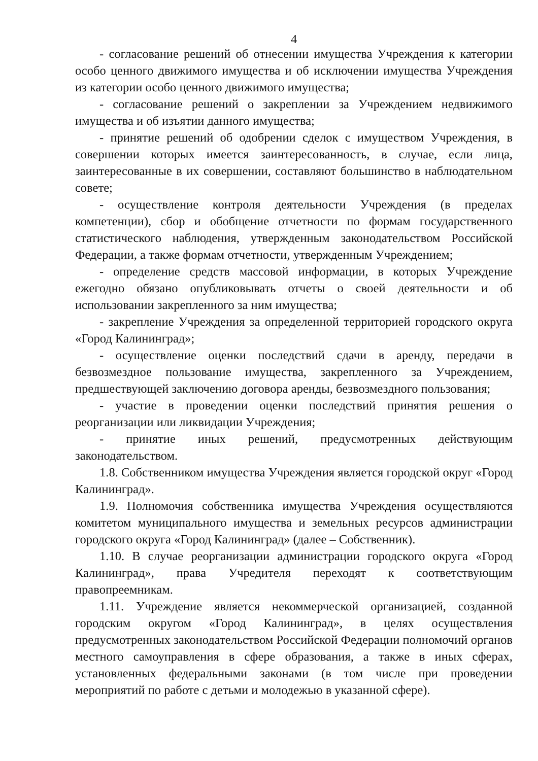4
- согласование решений об отнесении имущества Учреждения к категории особо ценного движимого имущества и об исключении имущества Учреждения из категории особо ценного движимого имущества;
- согласование решений о закреплении за Учреждением недвижимого имущества и об изъятии данного имущества;
- принятие решений об одобрении сделок с имуществом Учреждения, в совершении которых имеется заинтересованность, в случае, если лица, заинтересованные в их совершении, составляют большинство в наблюдательном совете;
- осуществление контроля деятельности Учреждения (в пределах компетенции), сбор и обобщение отчетности по формам государственного статистического наблюдения, утвержденным законодательством Российской Федерации, а также формам отчетности, утвержденным Учреждением;
- определение средств массовой информации, в которых Учреждение ежегодно обязано опубликовывать отчеты о своей деятельности и об использовании закрепленного за ним имущества;
- закрепление Учреждения за определенной территорией городского округа «Город Калининград»;
- осуществление оценки последствий сдачи в аренду, передачи в безвозмездное пользование имущества, закрепленного за Учреждением, предшествующей заключению договора аренды, безвозмездного пользования;
- участие в проведении оценки последствий принятия решения о реорганизации или ликвидации Учреждения;
- принятие иных решений, предусмотренных действующим законодательством.
1.8. Собственником имущества Учреждения является городской округ «Город Калининград».
1.9. Полномочия собственника имущества Учреждения осуществляются комитетом муниципального имущества и земельных ресурсов администрации городского округа «Город Калининград» (далее – Собственник).
1.10. В случае реорганизации администрации городского округа «Город Калининград», права Учредителя переходят к соответствующим правопреемникам.
1.11. Учреждение является некоммерческой организацией, созданной городским округом «Город Калининград», в целях осуществления предусмотренных законодательством Российской Федерации полномочий органов местного самоуправления в сфере образования, а также в иных сферах, установленных федеральными законами (в том числе при проведении мероприятий по работе с детьми и молодежью в указанной сфере).